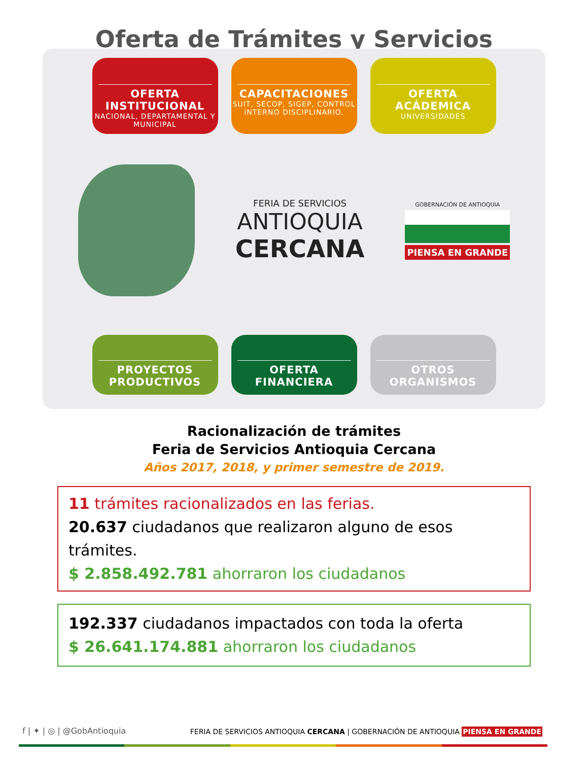Oferta de Trámites y Servicios
OFERTA INSTITUCIONAL
NACIONAL, DEPARTAMENTAL Y MUNICIPAL
CAPACITACIONES
SUIT, SECOP, SIGEP, CONTROL INTERNO DISCIPLINARIO.
OFERTA ACÁDEMICA
UNIVERSIDADES
FERIA DE SERVICIOS
ANTIOQUIA
CERCANA
GOBERNACIÓN DE ANTIOQUIA
PIENSA EN GRANDE
PROYECTOS PRODUCTIVOS OFERTA FINANCIERA OTROS ORGANISMOS
Racionalización de trámites
Feria de Servicios Antioquia Cercana
Años 2017, 2018, y primer semestre de 2019.
11 trámites racionalizados en las ferias.
20.637 ciudadanos que realizaron alguno de esos trámites.
$ 2.858.492.781 ahorraron los ciudadanos
192.337 ciudadanos impactados con toda la oferta
$ 26.641.174.881 ahorraron los ciudadanos
f | ✦ | ◎ | @GobAntioquia
FERIA DE SERVICIOS ANTIOQUIA CERCANA | GOBERNACIÓN DE ANTIOQUIA PIENSA EN GRANDE